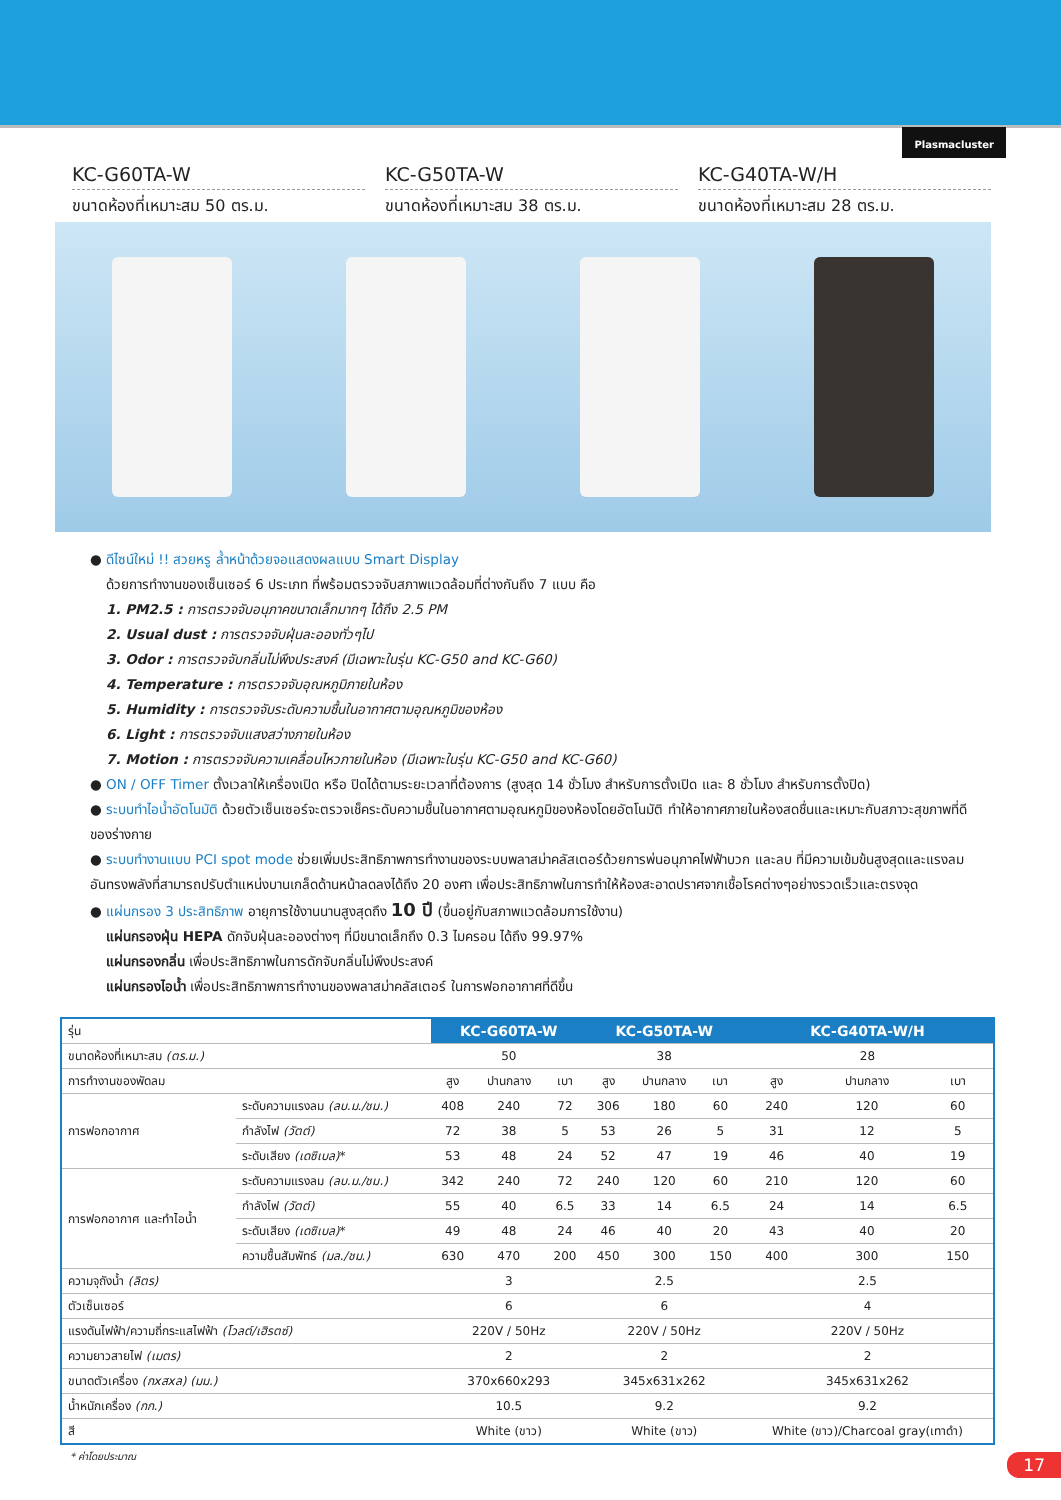Plasmacluster
KC-G60TA-W
ขนาดห้องที่เหมาะสม 50 ตร.ม.
KC-G50TA-W
ขนาดห้องที่เหมาะสม 38 ตร.ม.
KC-G40TA-W/H
ขนาดห้องที่เหมาะสม 28 ตร.ม.
● ดีไซน์ใหม่ !! สวยหรู ล้ำหน้าด้วยจอแสดงผลแบบ Smart Display
ด้วยการทำงานของเซ็นเซอร์ 6 ประเภท ที่พร้อมตรวจจับสภาพแวดล้อมที่ต่างกันถึง 7 แบบ คือ
1. PM2.5 : การตรวจจับอนุภาคขนาดเล็กมากๆ ได้ถึง 2.5 PM
2. Usual dust : การตรวจจับฝุ่นละอองทั่วๆไป
3. Odor : การตรวจจับกลิ่นไม่พึงประสงค์ (มีเฉพาะในรุ่น KC-G50 and KC-G60)
4. Temperature : การตรวจจับอุณหภูมิภายในห้อง
5. Humidity : การตรวจจับระดับความชื้นในอากาศตามอุณหภูมิของห้อง
6. Light : การตรวจจับแสงสว่างภายในห้อง
7. Motion : การตรวจจับความเคลื่อนไหวภายในห้อง (มีเฉพาะในรุ่น KC-G50 and KC-G60)
● ON / OFF Timer ตั้งเวลาให้เครื่องเปิด หรือ ปิดได้ตามระยะเวลาที่ต้องการ (สูงสุด 14 ชั่วโมง สำหรับการตั้งเปิด และ 8 ชั่วโมง สำหรับการตั้งปิด)
● ระบบทำไอน้ำอัตโนมัติ ด้วยตัวเซ็นเซอร์จะตรวจเช็คระดับความชื้นในอากาศตามอุณหภูมิของห้องโดยอัตโนมัติ ทำให้อากาศภายในห้องสดชื่นและเหมาะกับสภาวะสุขภาพที่ดีของร่างกาย
● ระบบทำงานแบบ PCI spot mode ช่วยเพิ่มประสิทธิภาพการทำงานของระบบพลาสม่าคลัสเตอร์ด้วยการพ่นอนุภาคไฟฟ้าบวก และลบ ที่มีความเข้มข้นสูงสุดและแรงลมอันทรงพลังที่สามารถปรับตำแหน่งบานเกล็ดด้านหน้าลดลงได้ถึง 20 องศา เพื่อประสิทธิภาพในการทำให้ห้องสะอาดปราศจากเชื้อโรคต่างๆอย่างรวดเร็วและตรงจุด
● แผ่นกรอง 3 ประสิทธิภาพ อายุการใช้งานนานสูงสุดถึง 10 ปี (ขึ้นอยู่กับสภาพแวดล้อมการใช้งาน)
แผ่นกรองฝุ่น HEPA ดักจับฝุ่นละอองต่างๆ ที่มีขนาดเล็กถึง 0.3 ไมครอน ได้ถึง 99.97%
แผ่นกรองกลิ่น เพื่อประสิทธิภาพในการดักจับกลิ่นไม่พึงประสงค์
แผ่นกรองไอน้ำ เพื่อประสิทธิภาพการทำงานของพลาสม่าคลัสเตอร์ ในการฟอกอากาศที่ดีขึ้น
| รุ่น | | KC-G60TA-W | | | KC-G50TA-W | | | KC-G40TA-W/H | | |
| ขนาดห้องที่เหมาะสม (ตร.ม.) | | 50 | | | 38 | | | 28 | | |
| การทำงานของพัดลม | | สูง | ปานกลาง | เบา | สูง | ปานกลาง | เบา | สูง | ปานกลาง | เบา |
| การฟอกอากาศ | ระดับความแรงลม (ลบ.ม./ชม.) | 408 | 240 | 72 | 306 | 180 | 60 | 240 | 120 | 60 |
| | กำลังไฟ (วัตต์) | 72 | 38 | 5 | 53 | 26 | 5 | 31 | 12 | 5 |
| | ระดับเสียง (เดซิเบล) * | 53 | 48 | 24 | 52 | 47 | 19 | 46 | 40 | 19 |
| การฟอกอากาศ และทำไอน้ำ | ระดับความแรงลม (ลบ.ม./ชม.) | 342 | 240 | 72 | 240 | 120 | 60 | 210 | 120 | 60 |
| | กำลังไฟ (วัตต์) | 55 | 40 | 6.5 | 33 | 14 | 6.5 | 24 | 14 | 6.5 |
| | ระดับเสียง (เดซิเบล) * | 49 | 48 | 24 | 46 | 40 | 20 | 43 | 40 | 20 |
| | ความชื้นสัมพัทธ์ (มล./ชม.) | 630 | 470 | 200 | 450 | 300 | 150 | 400 | 300 | 150 |
| ความจุถังน้ำ (ลิตร) | | 3 | | | 2.5 | | | 2.5 | | |
| ตัวเซ็นเซอร์ | | 6 | | | 6 | | | 4 | | |
| แรงดันไฟฟ้า/ความถี่กระแสไฟฟ้า (โวลต์/เฮิรตซ์) | | 220V / 50Hz | | | 220V / 50Hz | | | 220V / 50Hz | | |
| ความยาวสายไฟ (เมตร) | | 2 | | | 2 | | | 2 | | |
| ขนาดตัวเครื่อง (กxสxล) (มม.) | | 370x660x293 | | | 345x631x262 | | | 345x631x262 | | |
| น้ำหนักเครื่อง (กก.) | | 10.5 | | | 9.2 | | | 9.2 | | |
| สี | | White (ขาว) | | | White (ขาว) | | | White (ขาว)/Charcoal gray(เทาดำ) | | |
* ค่าโดยประมาณ
17